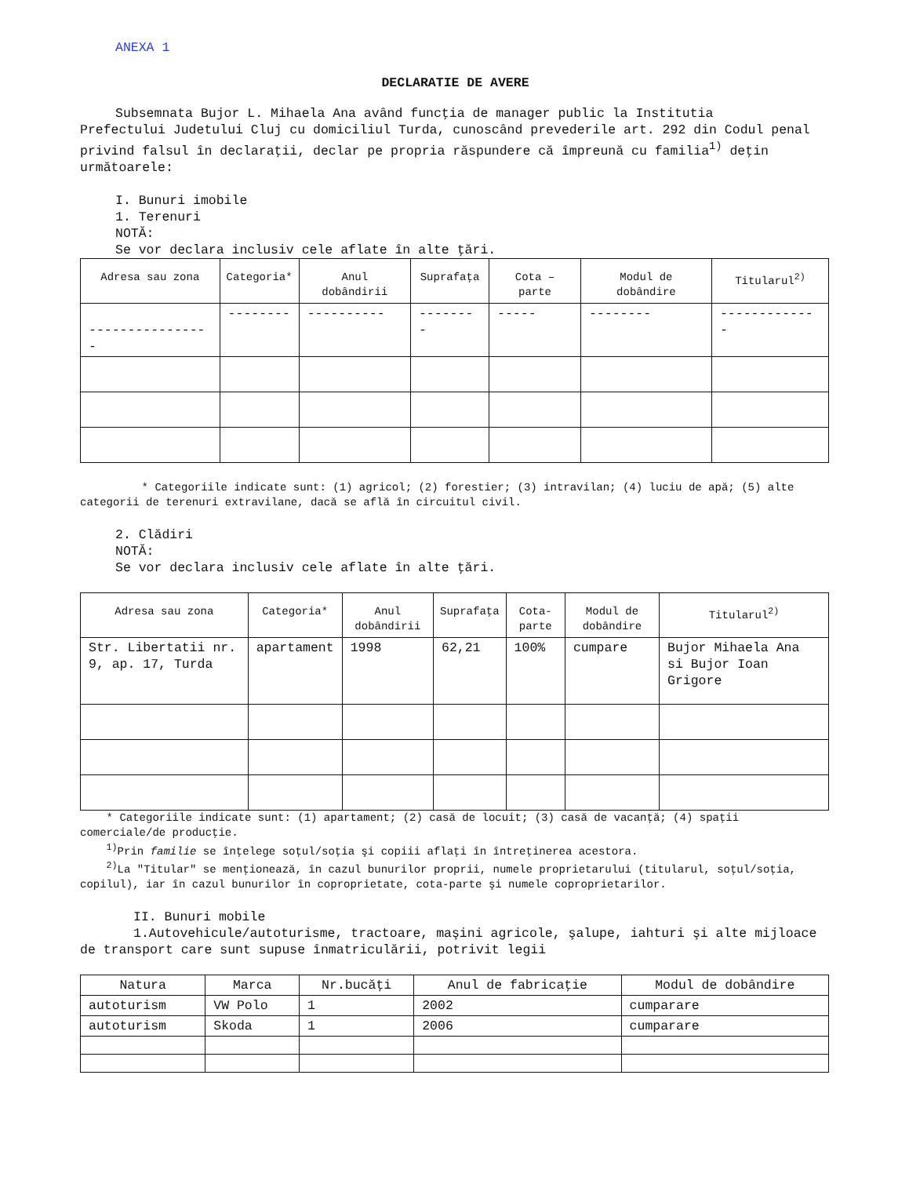ANEXA 1
DECLARATIE DE AVERE
Subsemnata Bujor L. Mihaela Ana având funcţia de manager public la Institutia
Prefectului Judetului Cluj cu domiciliul Turda, cunoscând prevederile art. 292 din Codul penal privind falsul în declaraţii, declar pe propria răspundere că împreună cu familia<sup>1)</sup> deţin următoarele:
I. Bunuri imobile
1. Terenuri
NOTĂ:
Se vor declara inclusiv cele aflate în alte ţări.
| Adresa sau zona | Categoria* | Anul dobândirii | Suprafaţa | Cota – parte | Modul de dobândire | Titularul<sup>2)</sup> |
| --- | --- | --- | --- | --- | --- | --- |
| ---------------- | -------- | ---------- | -------- | ----- | -------- | ------------- |
* Categoriile indicate sunt: (1) agricol; (2) forestier; (3) intravilan; (4) luciu de apă; (5) alte categorii de terenuri extravilane, dacă se află în circuitul civil.
2. Clădiri
NOTĂ:
Se vor declara inclusiv cele aflate în alte ţări.
| Adresa sau zona | Categoria* | Anul dobândirii | Suprafaţa | Cota-parte | Modul de dobândire | Titularul<sup>2)</sup> |
| --- | --- | --- | --- | --- | --- | --- |
| Str. Libertatii nr. 9, ap. 17, Turda | apartament | 1998 | 62,21 | 100% | cumpare | Bujor Mihaela Ana si Bujor Ioan Grigore |
* Categoriile indicate sunt: (1) apartament; (2) casă de locuit; (3) casă de vacanţă; (4) spaţii comerciale/de producţie.
<sup>1)</sup> Prin familie se înţelege soţul/soţia şi copiii aflaţi în întreţinerea acestora.
<sup>2)</sup> La "Titular" se menţionează, în cazul bunurilor proprii, numele proprietarului (titularul, soţul/soţia, copilul), iar în cazul bunurilor în coproprietate, cota-parte şi numele coproprietarilor.
II. Bunuri mobile
1.Autovehicule/autoturisme, tractoare, maşini agricole, şalupe, iahturi şi alte mijloace de transport care sunt supuse înmatriculării, potrivit legii
| Natura | Marca | Nr.bucăţi | Anul de fabricaţie | Modul de dobândire |
| --- | --- | --- | --- | --- |
| autoturism | VW Polo | 1 | 2002 | cumparare |
| autoturism | Skoda | 1 | 2006 | cumparare |